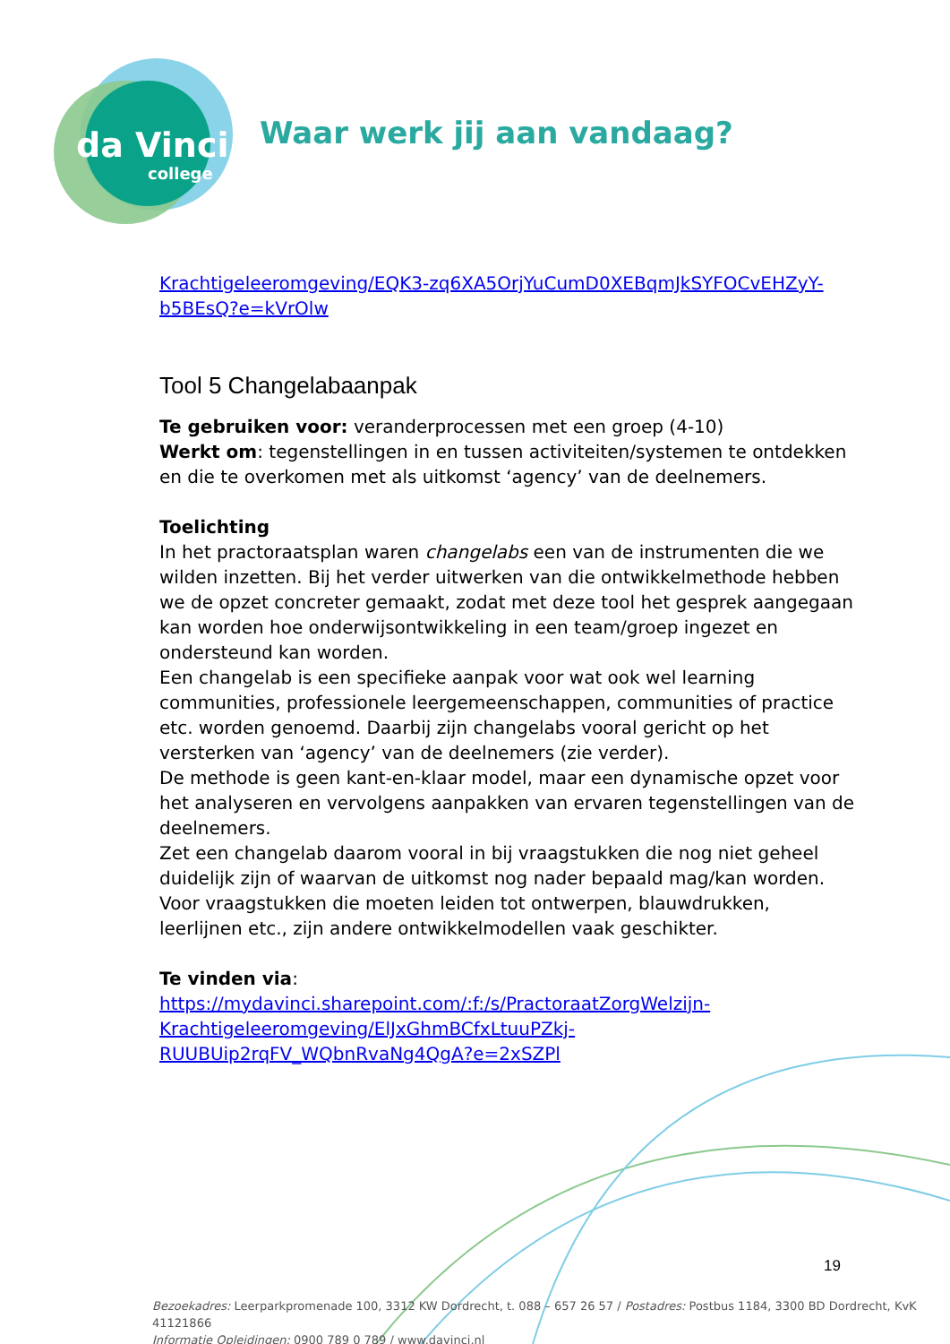da Vinci
college
Waar werk jij aan vandaag?
Krachtigeleeromgeving/EQK3-zq6XA5OrjYuCumD0XEBqmJkSYFOCvEHZyY-b5BEsQ?e=kVrOlw
Tool 5 Changelabaanpak
Te gebruiken voor: veranderprocessen met een groep (4-10)
Werkt om: tegenstellingen in en tussen activiteiten/systemen te ontdekken en die te overkomen met als uitkomst ‘agency’ van de deelnemers.
Toelichting
In het practoraatsplan waren changelabs een van de instrumenten die we wilden inzetten. Bij het verder uitwerken van die ontwikkelmethode hebben we de opzet concreter gemaakt, zodat met deze tool het gesprek aangegaan kan worden hoe onderwijsontwikkeling in een team/groep ingezet en ondersteund kan worden.
Een changelab is een specifieke aanpak voor wat ook wel learning communities, professionele leergemeenschappen, communities of practice etc. worden genoemd. Daarbij zijn changelabs vooral gericht op het versterken van ‘agency’ van de deelnemers (zie verder).
De methode is geen kant-en-klaar model, maar een dynamische opzet voor het analyseren en vervolgens aanpakken van ervaren tegenstellingen van de deelnemers.
Zet een changelab daarom vooral in bij vraagstukken die nog niet geheel duidelijk zijn of waarvan de uitkomst nog nader bepaald mag/kan worden. Voor vraagstukken die moeten leiden tot ontwerpen, blauwdrukken, leerlijnen etc., zijn andere ontwikkelmodellen vaak geschikter.
Te vinden via:
https://mydavinci.sharepoint.com/:f:/s/PractoraatZorgWelzijn-Krachtigeleeromgeving/ElJxGhmBCfxLtuuPZkj-RUUBUip2rqFV_WQbnRvaNg4QgA?e=2xSZPl
19
Bezoekadres: Leerparkpromenade 100, 3312 KW Dordrecht, t. 088 – 657 26 57 / Postadres: Postbus 1184, 3300 BD Dordrecht, KvK 41121866
Informatie Opleidingen: 0900 789 0 789 / www.davinci.nl